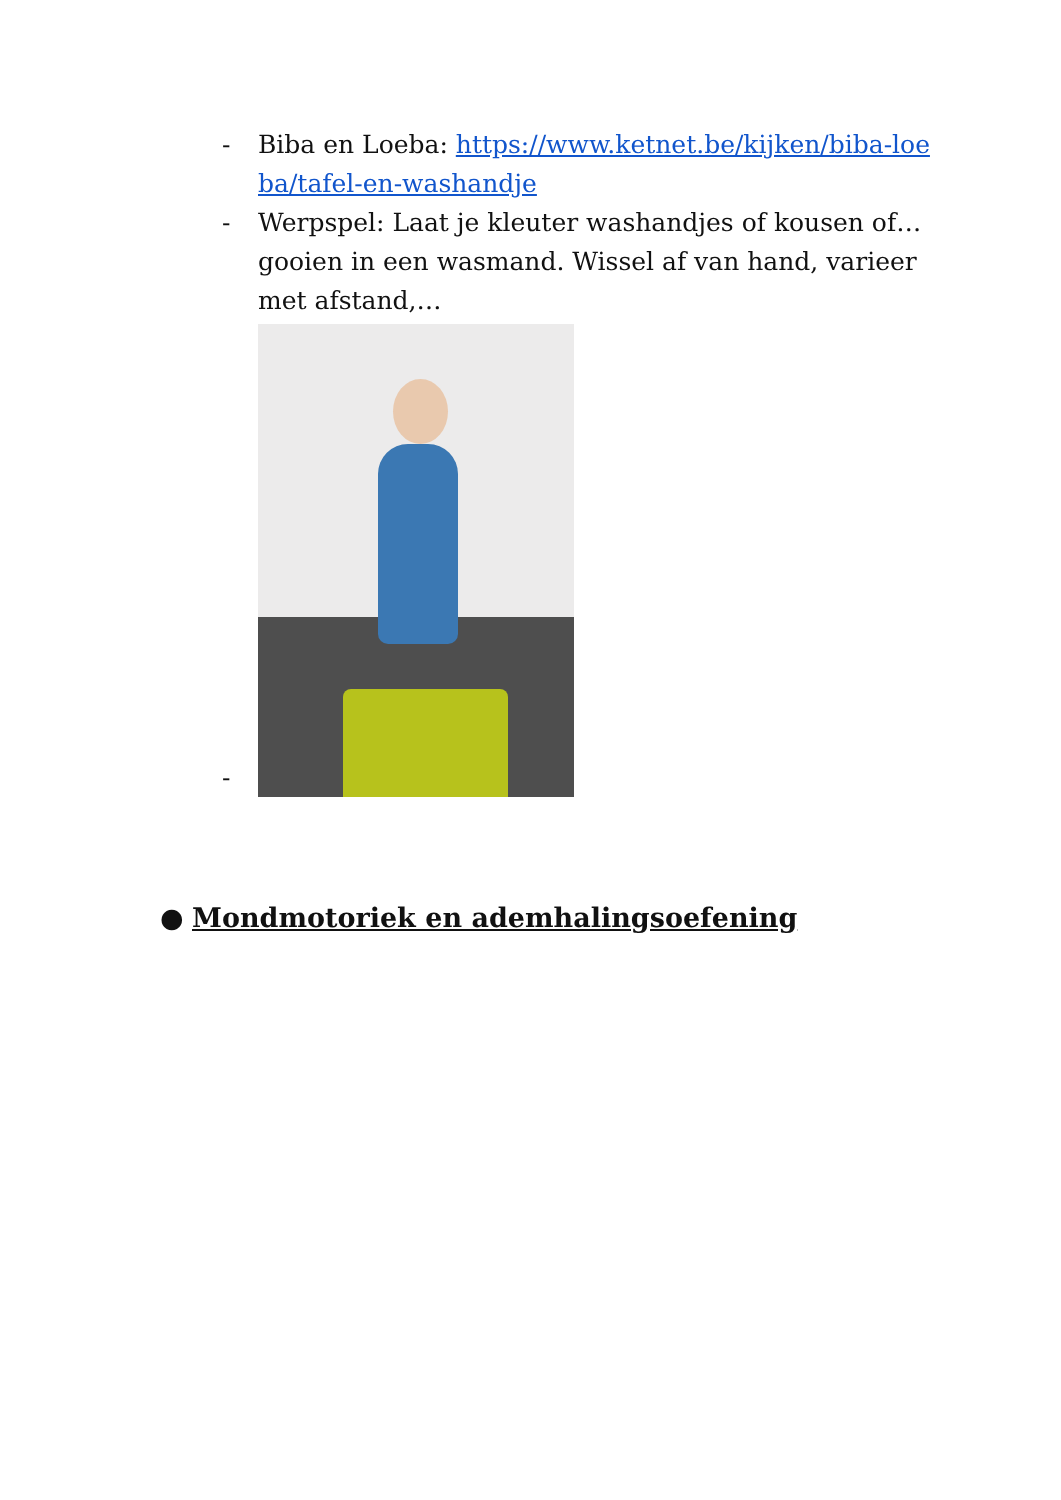- Biba en Loeba: https://www.ketnet.be/kijken/biba-loeba/tafel-en-washandje
- Werpspel: Laat je kleuter washandjes of kousen of… gooien in een wasmand. Wissel af van hand, varieer met afstand,…
-
● Mondmotoriek en ademhalingsoefening